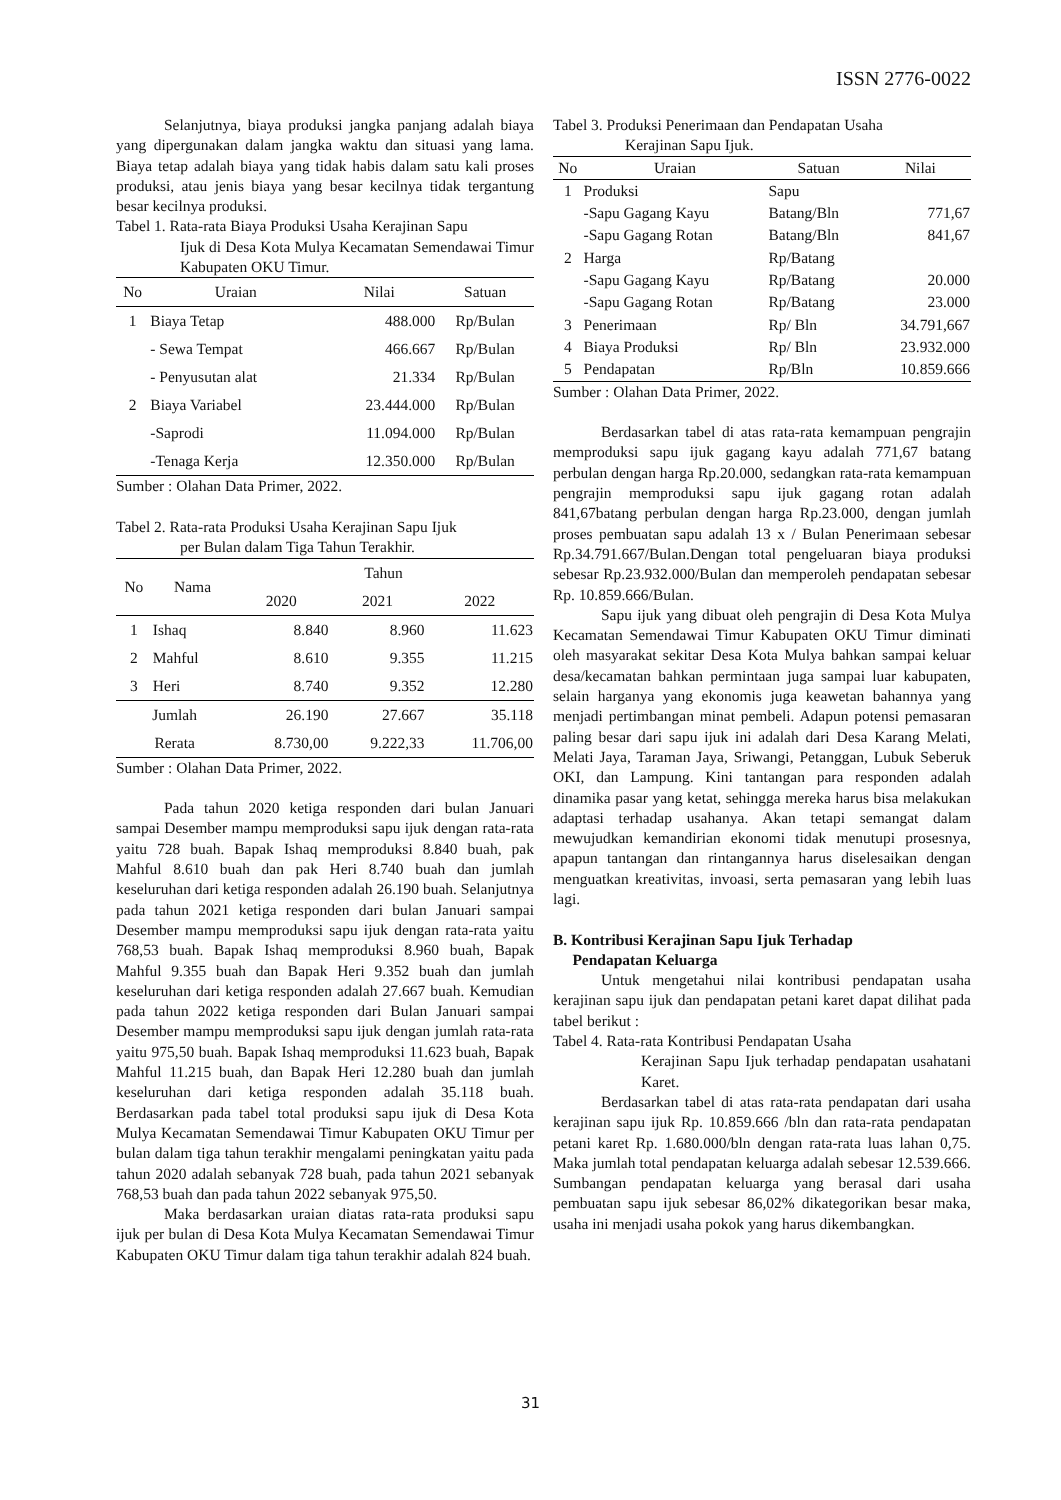ISSN 2776-0022
Selanjutnya, biaya produksi jangka panjang adalah biaya yang dipergunakan dalam jangka waktu dan situasi yang lama. Biaya tetap adalah biaya yang tidak habis dalam satu kali proses produksi, atau jenis biaya yang besar kecilnya tidak tergantung besar kecilnya produksi.
Tabel 1. Rata-rata Biaya Produksi Usaha Kerajinan Sapu
Ijuk di Desa Kota Mulya Kecamatan Semendawai Timur Kabupaten OKU Timur.
| No | Uraian | Nilai | Satuan |
| --- | --- | --- | --- |
| 1 | Biaya Tetap | 488.000 | Rp/Bulan |
| | - Sewa Tempat | 466.667 | Rp/Bulan |
| | - Penyusutan alat | 21.334 | Rp/Bulan |
| 2 | Biaya Variabel | 23.444.000 | Rp/Bulan |
| | -Saprodi | 11.094.000 | Rp/Bulan |
| | -Tenaga Kerja | 12.350.000 | Rp/Bulan |
Sumber : Olahan Data Primer, 2022.
Tabel 2. Rata-rata Produksi Usaha Kerajinan Sapu Ijuk
per Bulan dalam Tiga Tahun Terakhir.
| No | Nama | Tahun | | |
| --- | --- | --- | --- | --- |
| | | 2020 | 2021 | 2022 |
| 1 | Ishaq | 8.840 | 8.960 | 11.623 |
| 2 | Mahful | 8.610 | 9.355 | 11.215 |
| 3 | Heri | 8.740 | 9.352 | 12.280 |
| Jumlah | | 26.190 | 27.667 | 35.118 |
| Rerata | | 8.730,00 | 9.222,33 | 11.706,00 |
Sumber : Olahan Data Primer, 2022.
Pada tahun 2020 ketiga responden dari bulan Januari sampai Desember mampu memproduksi sapu ijuk dengan rata-rata yaitu 728 buah. Bapak Ishaq memproduksi 8.840 buah, pak Mahful 8.610 buah dan pak Heri 8.740 buah dan jumlah keseluruhan dari ketiga responden adalah 26.190 buah. Selanjutnya pada tahun 2021 ketiga responden dari bulan Januari sampai Desember mampu memproduksi sapu ijuk dengan rata-rata yaitu 768,53 buah. Bapak Ishaq memproduksi 8.960 buah, Bapak Mahful 9.355 buah dan Bapak Heri 9.352 buah dan jumlah keseluruhan dari ketiga responden adalah 27.667 buah. Kemudian pada tahun 2022 ketiga responden dari Bulan Januari sampai Desember mampu memproduksi sapu ijuk dengan jumlah rata-rata yaitu 975,50 buah. Bapak Ishaq memproduksi 11.623 buah, Bapak Mahful 11.215 buah, dan Bapak Heri 12.280 buah dan jumlah keseluruhan dari ketiga responden adalah 35.118 buah. Berdasarkan pada tabel total produksi sapu ijuk di Desa Kota Mulya Kecamatan Semendawai Timur Kabupaten OKU Timur per bulan dalam tiga tahun terakhir mengalami peningkatan yaitu pada tahun 2020 adalah sebanyak 728 buah, pada tahun 2021 sebanyak 768,53 buah dan pada tahun 2022 sebanyak 975,50.
Maka berdasarkan uraian diatas rata-rata produksi sapu ijuk per bulan di Desa Kota Mulya Kecamatan Semendawai Timur Kabupaten OKU Timur dalam tiga tahun terakhir adalah 824 buah.
Tabel 3. Produksi Penerimaan dan Pendapatan Usaha
Kerajinan Sapu Ijuk.
| No | Uraian | Satuan | Nilai |
| --- | --- | --- | --- |
| 1 | Produksi | Sapu | |
| | -Sapu Gagang Kayu | Batang/Bln | 771,67 |
| | -Sapu Gagang Rotan | Batang/Bln | 841,67 |
| 2 | Harga | Rp/Batang | |
| | -Sapu Gagang Kayu | Rp/Batang | 20.000 |
| | -Sapu Gagang Rotan | Rp/Batang | 23.000 |
| 3 | Penerimaan | Rp/ Bln | 34.791,667 |
| 4 | Biaya Produksi | Rp/ Bln | 23.932.000 |
| 5 | Pendapatan | Rp/Bln | 10.859.666 |
Sumber : Olahan Data Primer, 2022.
Berdasarkan tabel di atas rata-rata kemampuan pengrajin memproduksi sapu ijuk gagang kayu adalah 771,67 batang perbulan dengan harga Rp.20.000, sedangkan rata-rata kemampuan pengrajin memproduksi sapu ijuk gagang rotan adalah 841,67batang perbulan dengan harga Rp.23.000, dengan jumlah proses pembuatan sapu adalah 13 x / Bulan Penerimaan sebesar Rp.34.791.667/Bulan.Dengan total pengeluaran biaya produksi sebesar Rp.23.932.000/Bulan dan memperoleh pendapatan sebesar Rp. 10.859.666/Bulan.
Sapu ijuk yang dibuat oleh pengrajin di Desa Kota Mulya Kecamatan Semendawai Timur Kabupaten OKU Timur diminati oleh masyarakat sekitar Desa Kota Mulya bahkan sampai keluar desa/kecamatan bahkan permintaan juga sampai luar kabupaten, selain harganya yang ekonomis juga keawetan bahannya yang menjadi pertimbangan minat pembeli. Adapun potensi pemasaran paling besar dari sapu ijuk ini adalah dari Desa Karang Melati, Melati Jaya, Taraman Jaya, Sriwangi, Petanggan, Lubuk Seberuk OKI, dan Lampung. Kini tantangan para responden adalah dinamika pasar yang ketat, sehingga mereka harus bisa melakukan adaptasi terhadap usahanya. Akan tetapi semangat dalam mewujudkan kemandirian ekonomi tidak menutupi prosesnya, apapun tantangan dan rintangannya harus diselesaikan dengan menguatkan kreativitas, invoasi, serta pemasaran yang lebih luas lagi.
B. Kontribusi Kerajinan Sapu Ijuk Terhadap
Pendapatan Keluarga
Untuk mengetahui nilai kontribusi pendapatan usaha kerajinan sapu ijuk dan pendapatan petani karet dapat dilihat pada tabel berikut :
Tabel 4. Rata-rata Kontribusi Pendapatan Usaha
Kerajinan Sapu Ijuk terhadap pendapatan usahatani Karet.
Berdasarkan tabel di atas rata-rata pendapatan dari usaha kerajinan sapu ijuk Rp. 10.859.666 /bln dan rata-rata pendapatan petani karet Rp. 1.680.000/bln dengan rata-rata luas lahan 0,75. Maka jumlah total pendapatan keluarga adalah sebesar 12.539.666. Sumbangan pendapatan keluarga yang berasal dari usaha pembuatan sapu ijuk sebesar 86,02% dikategorikan besar maka, usaha ini menjadi usaha pokok yang harus dikembangkan.
31